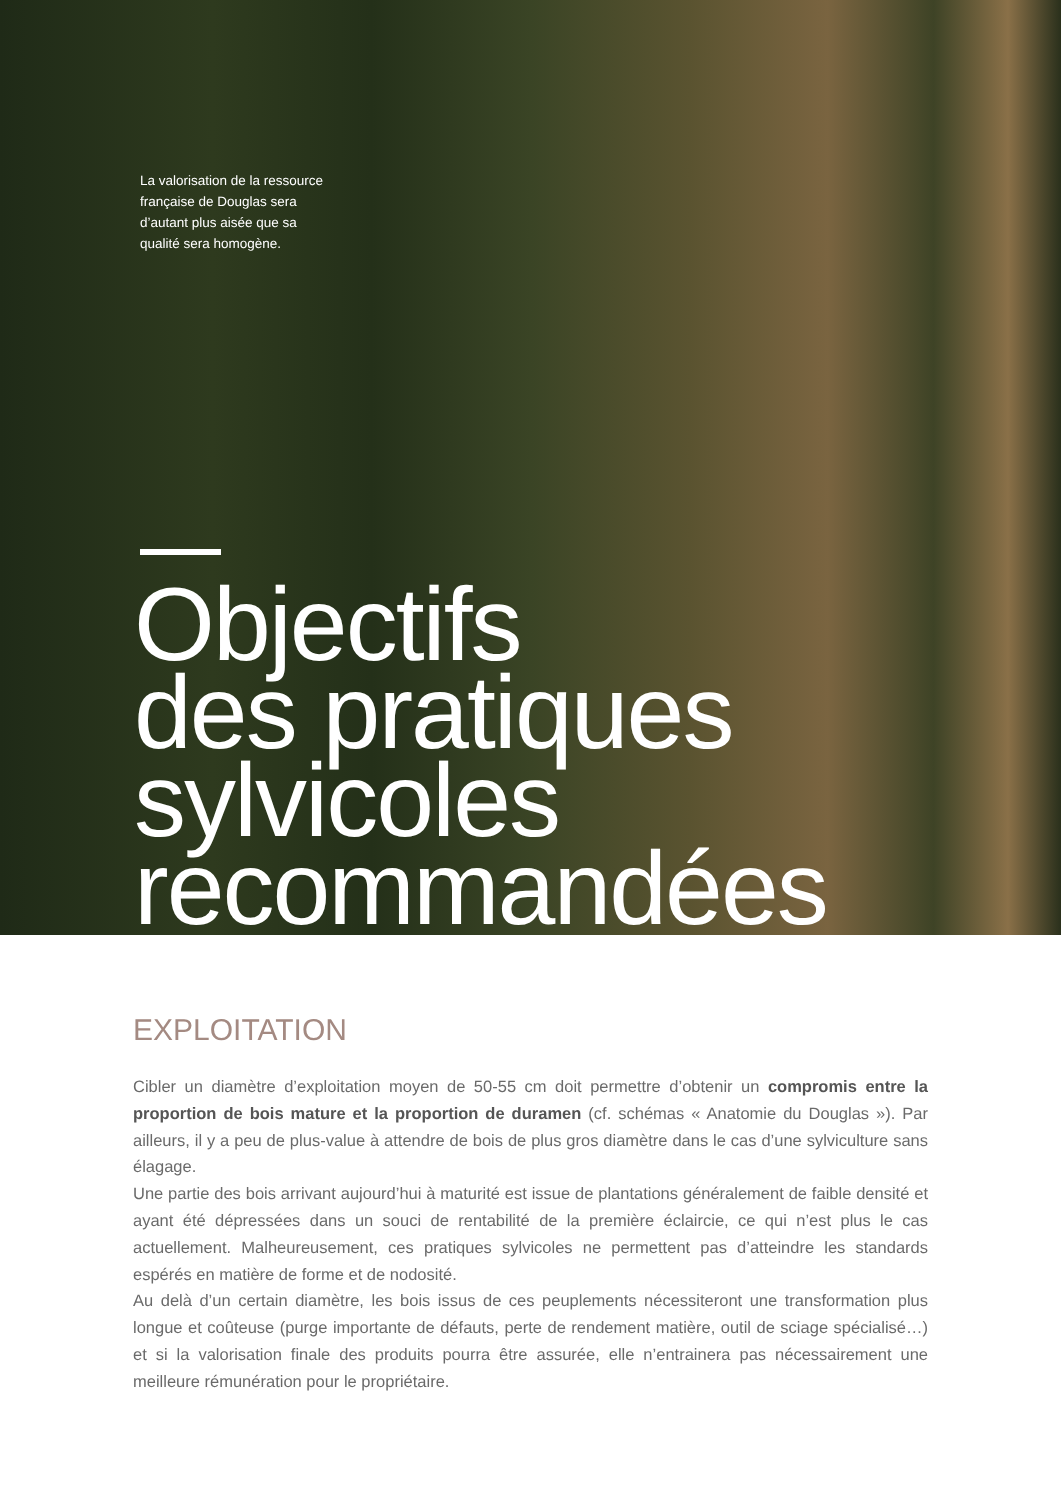La valorisation de la ressource française de Douglas sera d’autant plus aisée que sa qualité sera homogène.
Objectifs
des pratiques
sylvicoles
recommandées
EXPLOITATION
Cibler un diamètre d’exploitation moyen de 50-55 cm doit permettre d’obtenir un compromis entre la proportion de bois mature et la proportion de duramen (cf. schémas « Anatomie du Douglas »). Par ailleurs, il y a peu de plus-value à attendre de bois de plus gros diamètre dans le cas d’une sylviculture sans élagage.
Une partie des bois arrivant aujourd’hui à maturité est issue de plantations généralement de faible densité et ayant été dépressées dans un souci de rentabilité de la première éclaircie, ce qui n’est plus le cas actuellement. Malheureusement, ces pratiques sylvicoles ne permettent pas d’atteindre les standards espérés en matière de forme et de nodosité.
Au delà d’un certain diamètre, les bois issus de ces peuplements nécessiteront une transformation plus longue et coûteuse (purge importante de défauts, perte de rendement matière, outil de sciage spécialisé…) et si la valorisation finale des produits pourra être assurée, elle n’entrainera pas nécessairement une meilleure rémunération pour le propriétaire.